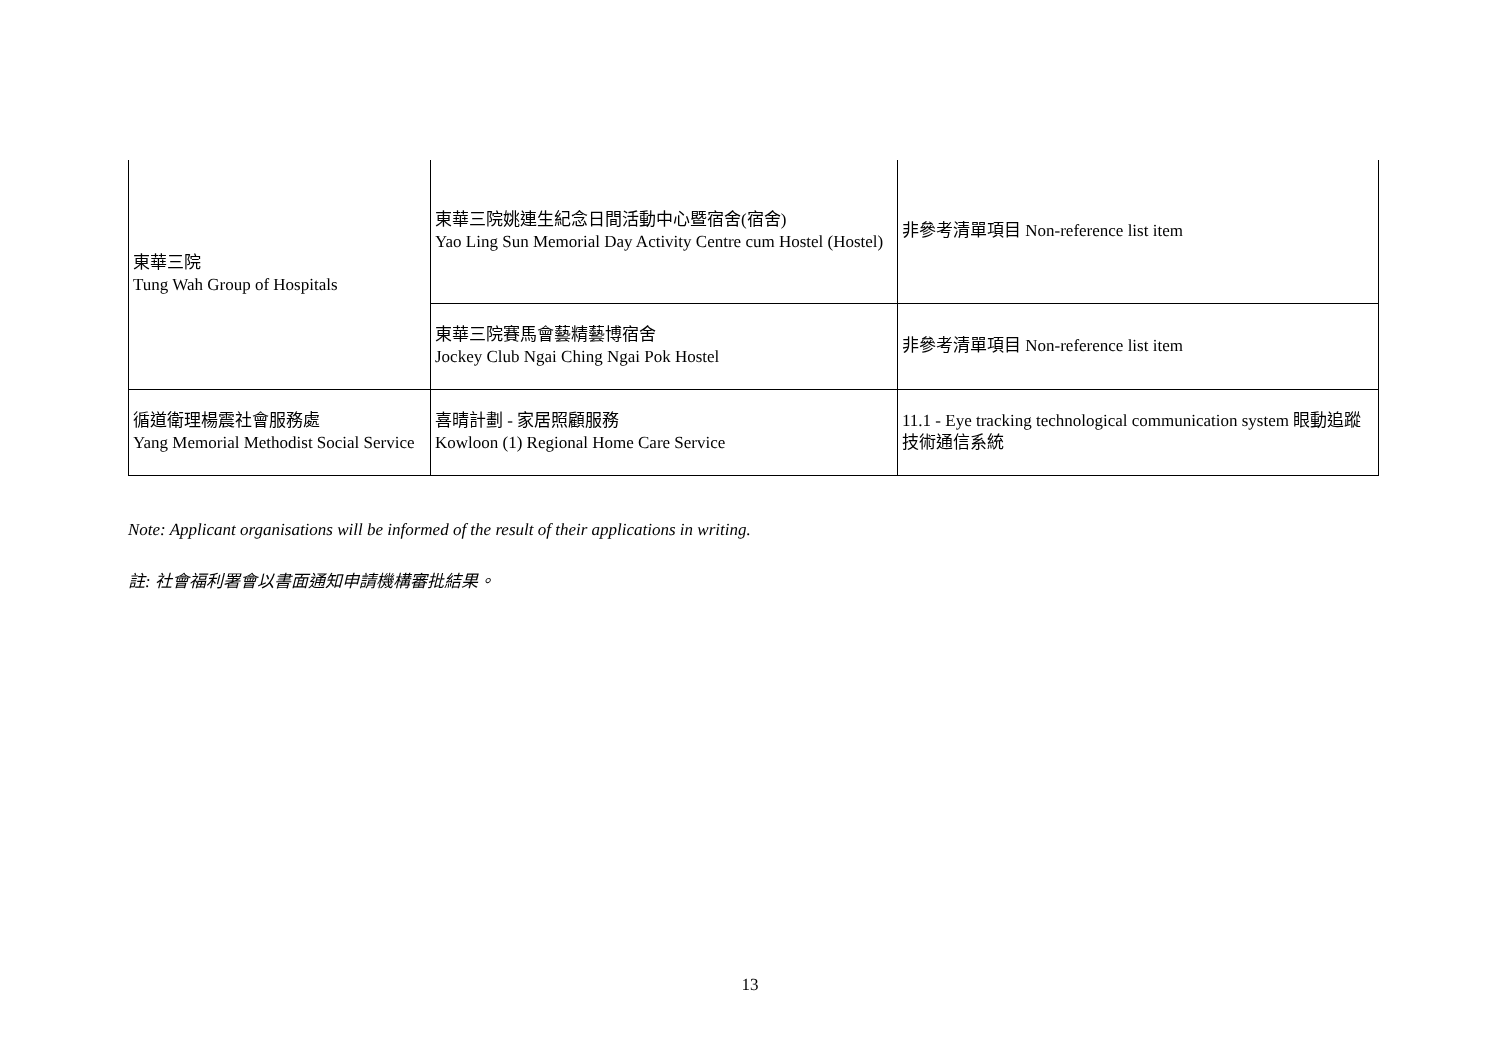| 東華三院 Tung Wah Group of Hospitals | 東華三院姚連生紀念日間活動中心暨宿舍(宿舍) Yao Ling Sun Memorial Day Activity Centre cum Hostel (Hostel) | 非參考清單項目 Non-reference list item |
| | 東華三院賽馬會藝精藝博宿舍 Jockey Club Ngai Ching Ngai Pok Hostel | 非參考清單項目 Non-reference list item |
| 循道衛理楊震社會服務處 Yang Memorial Methodist Social Service | 喜晴計劃 - 家居照顧服務 Kowloon (1) Regional Home Care Service | 11.1 - Eye tracking technological communication system 眼動追蹤技術通信系統 |
Note: Applicant organisations will be informed of the result of their applications in writing.
註: 社會福利署會以書面通知申請機構審批結果。
13